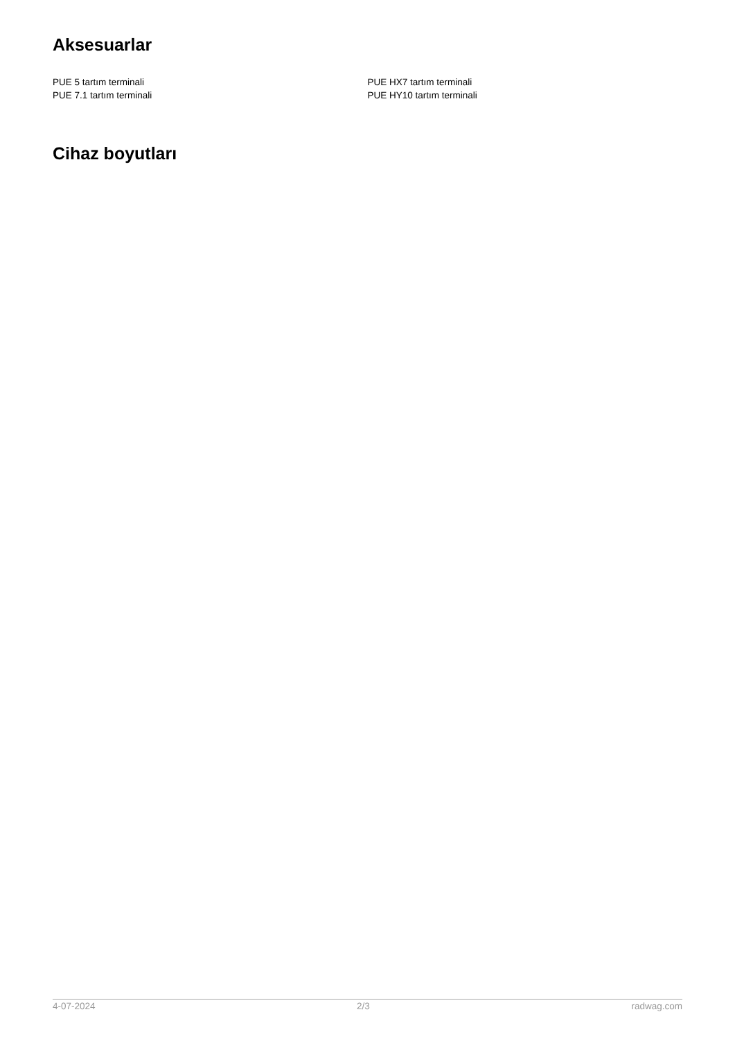Aksesuarlar
PUE 5 tartım terminali
PUE 7.1 tartım terminali
PUE HX7 tartım terminali
PUE HY10 tartım terminali
Cihaz boyutları
4-07-2024 2/3 radwag.com